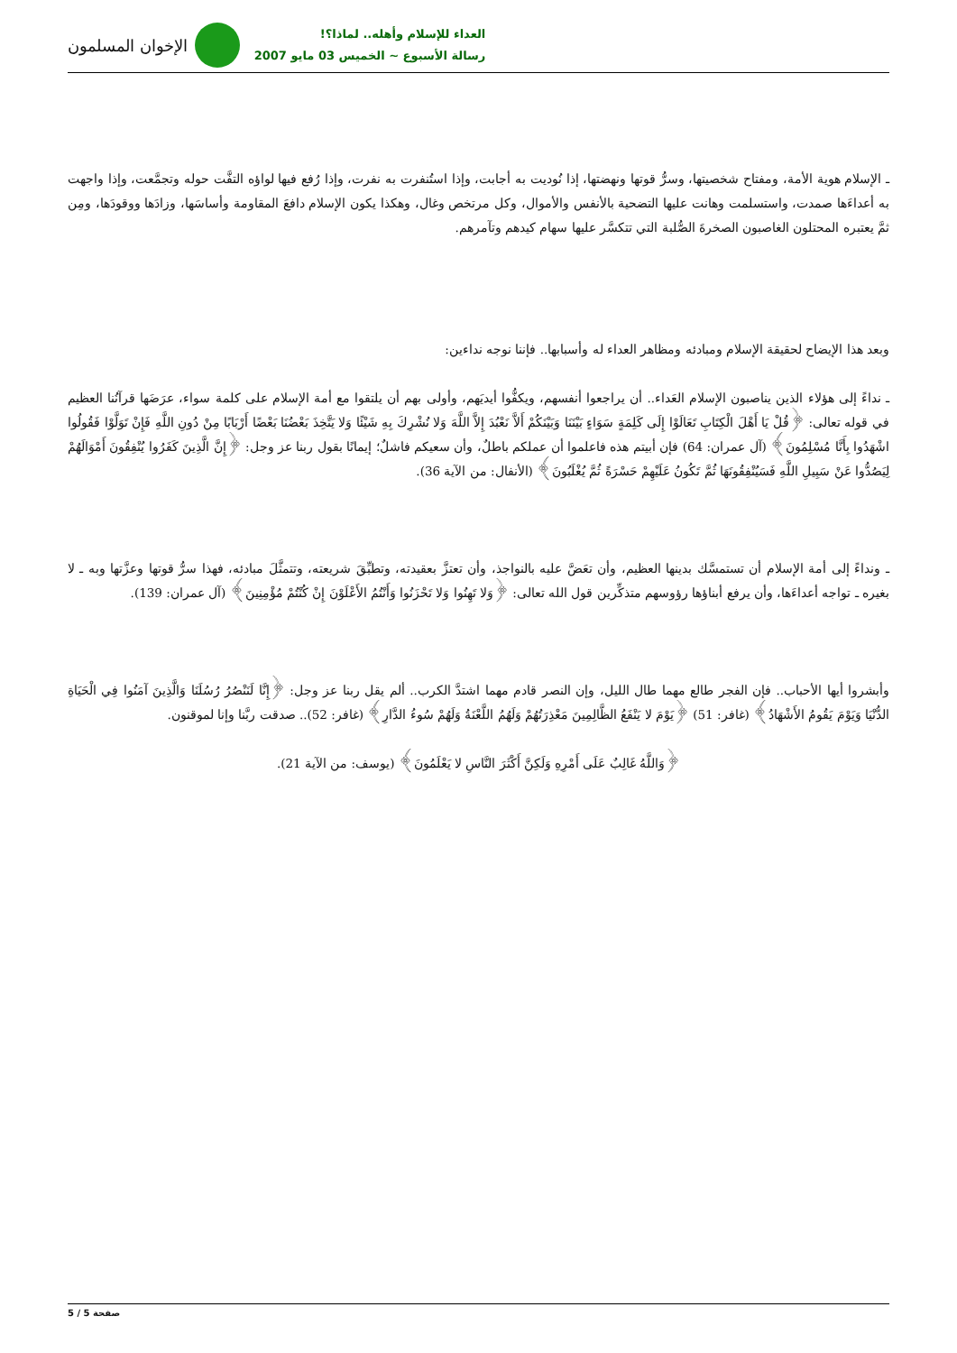الإخوان المسلمون
العداء للإسلام وأهله.. لماذا؟!
رسالة الأسبوع ~ الخميس 03 مايو 2007
ـ الإسلام هوية الأمة، ومفتاح شخصيتها، وسرُّ قوتها ونهضتها، إذا نُوديت به أجابت، وإذا استُنفرت به نفرت، وإذا رُفع فيها لواؤه التفَّت حوله وتجمَّعت، وإذا واجهت به أعداءَها صمدت، واستسلمت وهانت عليها التضحية بالأنفس والأموال، وكل مرتخص وغال، وهكذا يكون الإسلام دافعَ المقاومة وأساسَها، وزادَها ووقودَها، ومِن ثمَّ يعتبره المحتلون الغاصبون الصخرةَ الصُّلبة التي تتكسَّر عليها سهام كيدهم وتآمرهم.
وبعد هذا الإيضاح لحقيقة الإسلام ومبادئه ومظاهر العداء له وأسبابها.. فإننا نوجه نداءين:
ـ نداءً إلى هؤلاء الذين يناصبون الإسلام العَداء.. أن يراجعوا أنفسهم، ويكفُّوا أيديَهم، وأولى بهم أن يلتقوا مع أمة الإسلام على كلمة سواء، عرَضَها قرآنُنا العظيم في قوله تعالى: ﴿قُلْ يَا أَهْلَ الْكِتَابِ تَعَالَوْا إِلَى كَلِمَةٍ سَوَاءٍ بَيْنَنَا وَبَيْنَكُمْ أَلاَّ نَعْبُدَ إِلاَّ اللَّهَ وَلا نُشْرِكَ بِهِ شَيْئًا وَلا يَتَّخِذَ بَعْضُنَا بَعْضًا أَرْبَابًا مِنْ دُونِ اللَّهِ فَإِنْ تَوَلَّوْا فَقُولُوا اشْهَدُوا بِأَنَّا مُسْلِمُونَ﴾ (آل عمران: 64) فإن أبيتم هذه فاعلموا أن عملكم باطلٌ، وأن سعيكم فاشلٌ؛ إيمانًا بقول ربنا عز وجل: ﴿إِنَّ الَّذِينَ كَفَرُوا يُنْفِقُونَ أَمْوَالَهُمْ لِيَصُدُّوا عَنْ سَبِيلِ اللَّهِ فَسَيُنْفِقُونَهَا ثُمَّ تَكُونُ عَلَيْهِمْ حَسْرَةً ثُمَّ يُغْلَبُونَ﴾ (الأنفال: من الآية 36).
ـ ونداءً إلى أمة الإسلام أن تستمسَّك بدينها العظيم، وأن تعَضَّ عليه بالنواجذ، وأن تعتزَّ بعقيدته، وتطبِّقَ شريعته، وتتمثَّلَ مبادئه، فهذا سرُّ قوتها وعزَّتها وبه ـ لا بغيره ـ تواجه أعداءَها، وأن يرفع أبناؤها رؤوسهم متذكِّرين قول الله تعالى: ﴿وَلا تَهِنُوا وَلا تَحْزَنُوا وَأَنْتُمُ الأَعْلَوْنَ إِنْ كُنْتُمْ مُؤْمِنِينَ﴾ (آل عمران: 139).
وأبشروا أيها الأحباب.. فإن الفجر طالع مهما طال الليل، وإن النصر قادم مهما اشتدَّ الكرب.. ألم يقل ربنا عز وجل: ﴿إِنَّا لَنَنْصُرُ رُسُلَنَا وَالَّذِينَ آمَنُوا فِي الْحَيَاةِ الدُّنْيَا وَيَوْمَ يَقُومُ الأَشْهَادُ﴾ (غافر: 51) ﴿يَوْمَ لا يَنْفَعُ الظَّالِمِينَ مَعْذِرَتُهُمْ وَلَهُمُ اللَّعْنَةُ وَلَهُمْ سُوءُ الدَّارِ﴾ (غافر: 52).. صدقت ربَّنا وإنا لموقنون.
﴿وَاللَّهُ غَالِبٌ عَلَى أَمْرِهِ وَلَكِنَّ أَكْثَرَ النَّاسِ لا يَعْلَمُونَ﴾ (يوسف: من الآية 21).
صفحة 5 / 5